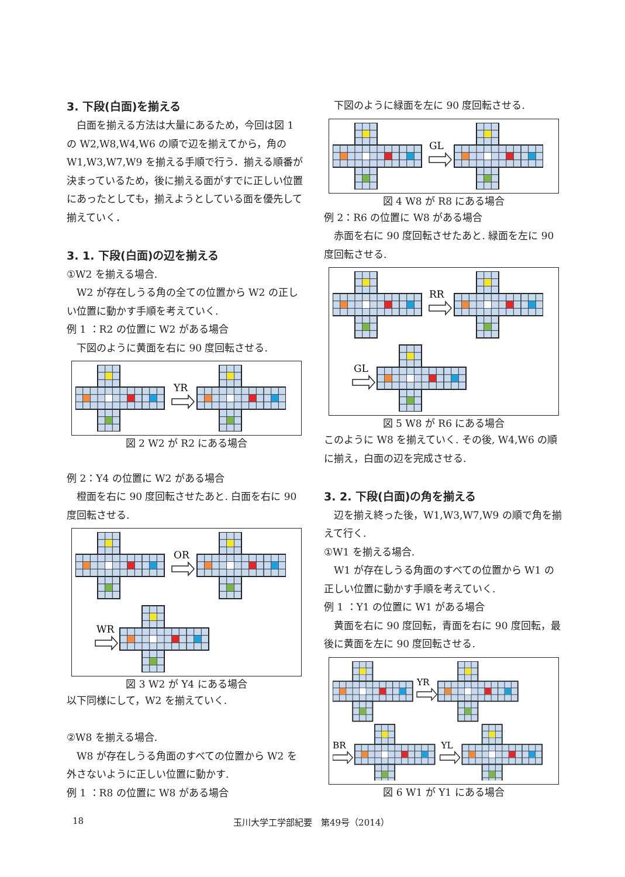3. 下段(白面)を揃える
白面を揃える方法は大量にあるため，今回は図 1 の W2,W8,W4,W6 の順で辺を揃えてから，角の W1,W3,W7,W9 を揃える手順で行う．揃える順番が決まっているため，後に揃える面がすでに正しい位置にあったとしても，揃えようとしている面を優先して揃えていく．
3. 1. 下段(白面)の辺を揃える
①W2 を揃える場合.
W2 が存在しうる角の全ての位置から W2 の正しい位置に動かす手順を考えていく.
例 1 ：R2 の位置に W2 がある場合
下図のように黄面を右に 90 度回転させる.
YR
図 2 W2 が R2 にある場合
例 2：Y4 の位置に W2 がある場合
橙面を右に 90 度回転させたあと. 白面を右に 90 度回転させる.
OR
WR
図 3 W2 が Y4 にある場合
以下同様にして，W2 を揃えていく.
②W8 を揃える場合.
W8 が存在しうる角面のすべての位置から W2 を外さないように正しい位置に動かす.
例 1 ：R8 の位置に W8 がある場合
下図のように緑面を左に 90 度回転させる.
GL
図 4 W8 が R8 にある場合
例 2：R6 の位置に W8 がある場合
赤面を右に 90 度回転させたあと. 緑面を左に 90 度回転させる.
RR
GL
図 5 W8 が R6 にある場合
このように W8 を揃えていく. その後, W4,W6 の順に揃え，白面の辺を完成させる.
3. 2. 下段(白面)の角を揃える
辺を揃え終った後，W1,W3,W7,W9 の順で角を揃えて行く.
①W1 を揃える場合.
W1 が存在しうる角面のすべての位置から W1 の正しい位置に動かす手順を考えていく.
例 1 ：Y1 の位置に W1 がある場合
黄面を右に 90 度回転，青面を右に 90 度回転，最後に黄面を左に 90 度回転させる.
YR
BR
YL
図 6 W1 が Y1 にある場合
18 玉川大学工学部紀要　第49号（2014）